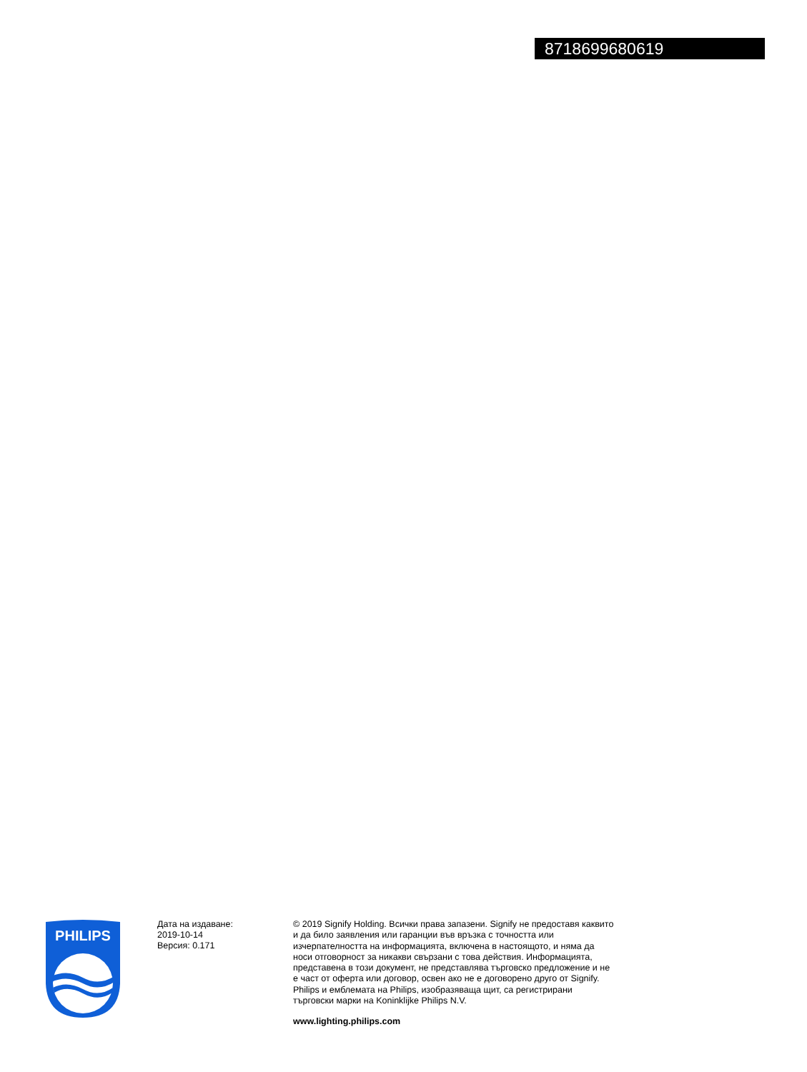8718699680619
PHILIPS
Дата на издаване:
2019-10-14
Версия: 0.171
© 2019 Signify Holding. Всички права запазени. Signify не предоставя каквито и да било заявления или гаранции във връзка с точността или изчерпателността на информацията, включена в настоящото, и няма да носи отговорност за никакви свързани с това действия. Информацията, представена в този документ, не представлява търговско предложение и не е част от оферта или договор, освен ако не е договорено друго от Signify. Philips и емблемата на Philips, изобразяваща щит, са регистрирани търговски марки на Koninklijke Philips N.V.
www.lighting.philips.com